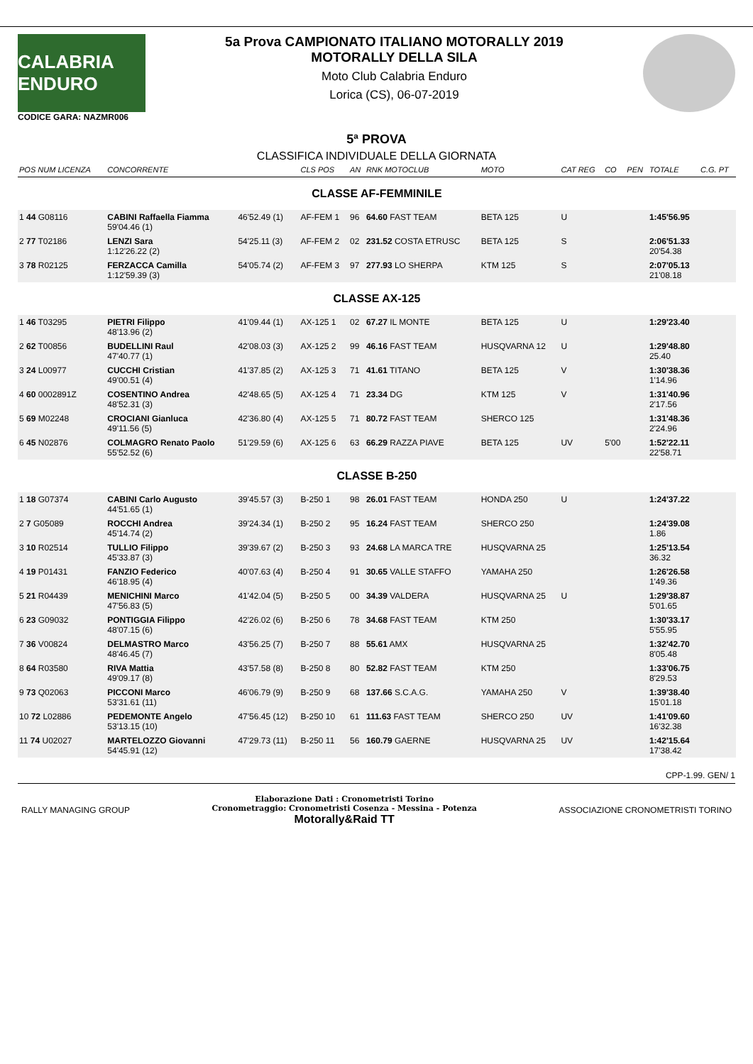CALABRIA ENDURO
CODICE GARA: NAZMR006
5a Prova CAMPIONATO ITALIANO MOTORALLY 2019
MOTORALLY DELLA SILA
Moto Club Calabria Enduro
Lorica (CS), 06-07-2019
5ª PROVA
CLASSIFICA INDIVIDUALE DELLA GIORNATA
| POS NUM LICENZA | CONCORRENTE | | CLS POS | AN | RNK MOTOCLUB | MOTO | CAT REG | CO | PEN | TOTALE | C.G. PT |
| --- | --- | --- | --- | --- | --- | --- | --- | --- | --- | --- | --- |
| CLASSE AF-FEMMINILE | | | | | | | | | | | |
| 1 44 G08116 | CABINI Raffaella Fiamma 59'04.46 (1) | 46'52.49 (1) | AF-FEM 1 | 96 | 64.60 FAST TEAM | BETA 125 | U | | | 1:45'56.95 | |
| 2 77 T02186 | LENZI Sara 1:12'26.22 (2) | 54'25.11 (3) | AF-FEM 2 | 02 | 231.52 COSTA ETRUSC | BETA 125 | S | | | 2:06'51.33 20'54.38 | |
| 3 78 R02125 | FERZACCA Camilla 1:12'59.39 (3) | 54'05.74 (2) | AF-FEM 3 | 97 | 277.93 LO SHERPA | KTM 125 | S | | | 2:07'05.13 21'08.18 | |
| CLASSE AX-125 | | | | | | | | | | | |
| 1 46 T03295 | PIETRI Filippo 48'13.96 (2) | 41'09.44 (1) | AX-125 1 | 02 | 67.27 IL MONTE | BETA 125 | U | | | 1:29'23.40 | |
| 2 62 T00856 | BUDELLINI Raul 47'40.77 (1) | 42'08.03 (3) | AX-125 2 | 99 | 46.16 FAST TEAM | HUSQVARNA 12 | U | | | 1:29'48.80 25.40 | |
| 3 24 L00977 | CUCCHI Cristian 49'00.51 (4) | 41'37.85 (2) | AX-125 3 | 71 | 41.61 TITANO | BETA 125 | V | | | 1:30'38.36 1'14.96 | |
| 4 60 0002891Z | COSENTINO Andrea 48'52.31 (3) | 42'48.65 (5) | AX-125 4 | 71 | 23.34 DG | KTM 125 | V | | | 1:31'40.96 2'17.56 | |
| 5 69 M02248 | CROCIANI Gianluca 49'11.56 (5) | 42'36.80 (4) | AX-125 5 | 71 | 80.72 FAST TEAM | SHERCO 125 | | | | 1:31'48.36 2'24.96 | |
| 6 45 N02876 | COLMAGRO Renato Paolo 55'52.52 (6) | 51'29.59 (6) | AX-125 6 | 63 | 66.29 RAZZA PIAVE | BETA 125 | UV | 5'00 | | 1:52'22.11 22'58.71 | |
| CLASSE B-250 | | | | | | | | | | | |
| 1 18 G07374 | CABINI Carlo Augusto 44'51.65 (1) | 39'45.57 (3) | B-250 1 | 98 | 26.01 FAST TEAM | HONDA 250 | U | | | 1:24'37.22 | |
| 2 7 G05089 | ROCCHI Andrea 45'14.74 (2) | 39'24.34 (1) | B-250 2 | 95 | 16.24 FAST TEAM | SHERCO 250 | | | | 1:24'39.08 1.86 | |
| 3 10 R02514 | TULLIO Filippo 45'33.87 (3) | 39'39.67 (2) | B-250 3 | 93 | 24.68 LA MARCA TRE | HUSQVARNA 25 | | | | 1:25'13.54 36.32 | |
| 4 19 P01431 | FANZIO Federico 46'18.95 (4) | 40'07.63 (4) | B-250 4 | 91 | 30.65 VALLE STAFFO | YAMAHA 250 | | | | 1:26'26.58 1'49.36 | |
| 5 21 R04439 | MENICHINI Marco 47'56.83 (5) | 41'42.04 (5) | B-250 5 | 00 | 34.39 VALDERA | HUSQVARNA 25 | U | | | 1:29'38.87 5'01.65 | |
| 6 23 G09032 | PONTIGGIA Filippo 48'07.15 (6) | 42'26.02 (6) | B-250 6 | 78 | 34.68 FAST TEAM | KTM 250 | | | | 1:30'33.17 5'55.95 | |
| 7 36 V00824 | DELMASTRO Marco 48'46.45 (7) | 43'56.25 (7) | B-250 7 | 88 | 55.61 AMX | HUSQVARNA 25 | | | | 1:32'42.70 8'05.48 | |
| 8 64 R03580 | RIVA Mattia 49'09.17 (8) | 43'57.58 (8) | B-250 8 | 80 | 52.82 FAST TEAM | KTM 250 | | | | 1:33'06.75 8'29.53 | |
| 9 73 Q02063 | PICCONI Marco 53'31.61 (11) | 46'06.79 (9) | B-250 9 | 68 | 137.66 S.C.A.G. | YAMAHA 250 | V | | | 1:39'38.40 15'01.18 | |
| 10 72 L02886 | PEDEMONTE Angelo 53'13.15 (10) | 47'56.45 (12) | B-250 10 | 61 | 111.63 FAST TEAM | SHERCO 250 | UV | | | 1:41'09.60 16'32.38 | |
| 11 74 U02027 | MARTELOZZO Giovanni 54'45.91 (12) | 47'29.73 (11) | B-250 11 | 56 | 160.79 GAERNE | HUSQVARNA 25 | UV | | | 1:42'15.64 17'38.42 | |
CPP-1.99. GEN/ 1
RALLY MANAGING GROUP
Elaborazione Dati : Cronometristi Torino
Cronometraggio: Cronometristi Cosenza - Messina - Potenza
Motorally&Raid TT
ASSOCIAZIONE CRONOMETRISTI TORINO